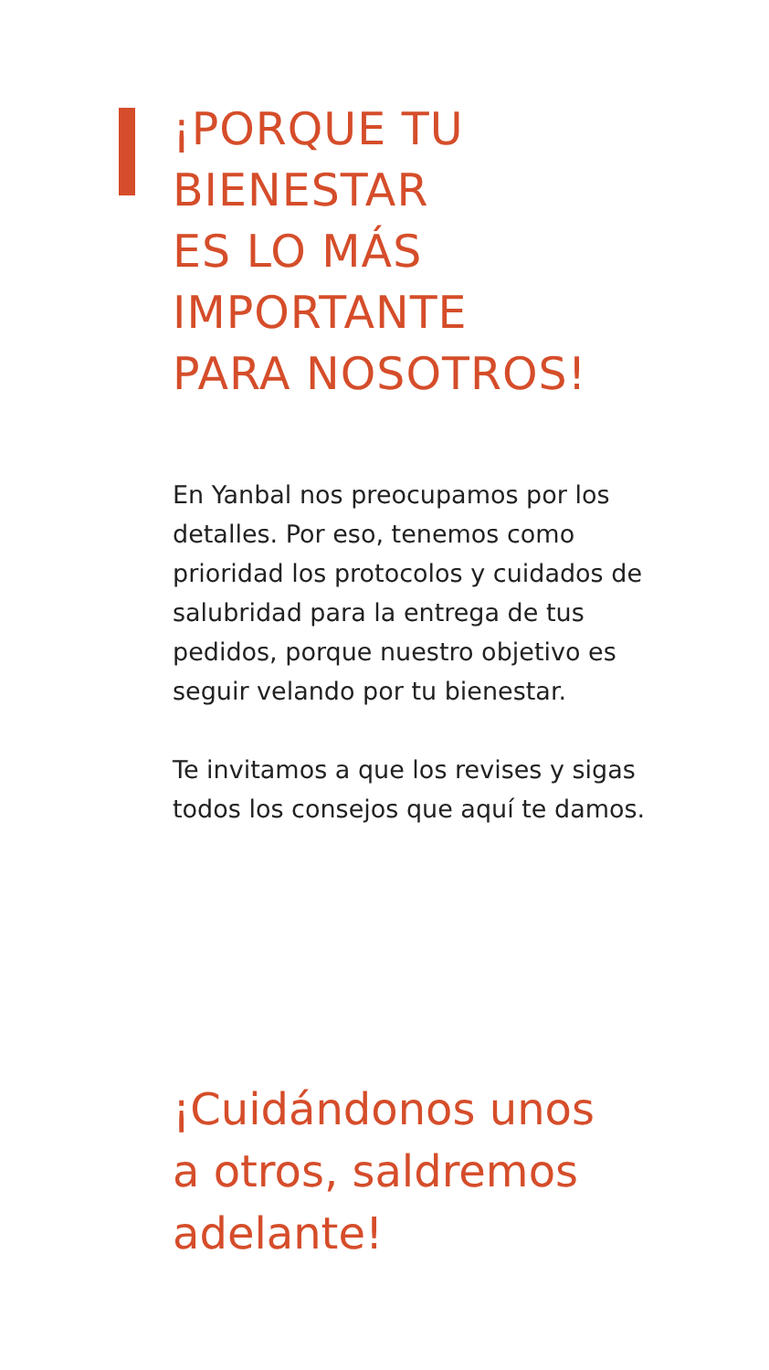¡PORQUE TU
BIENESTAR
ES LO MÁS
IMPORTANTE
PARA NOSOTROS!
En Yanbal nos preocupamos por los detalles. Por eso, tenemos como prioridad los protocolos y cuidados de salubridad para la entrega de tus pedidos, porque nuestro objetivo es seguir velando por tu bienestar.
Te invitamos a que los revises y sigas todos los consejos que aquí te damos.
¡Cuidándonos unos
a otros, saldremos
adelante!